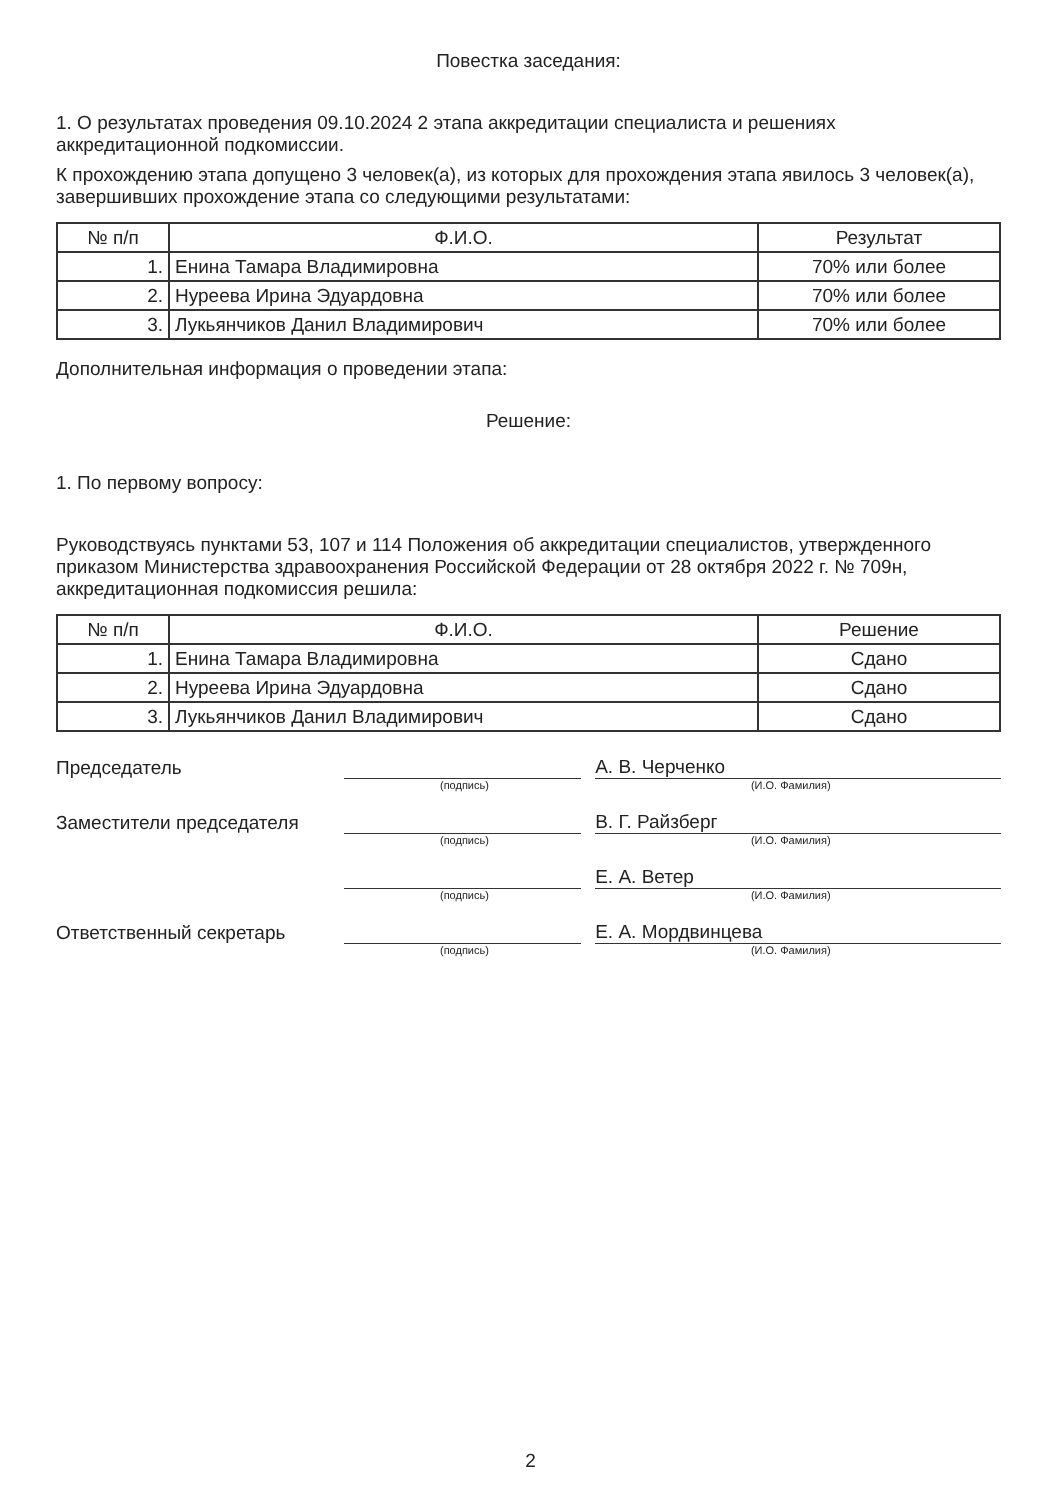Повестка заседания:
1. О результатах проведения 09.10.2024 2 этапа аккредитации специалиста и решениях аккредитационной подкомиссии.
К прохождению этапа допущено 3 человек(а), из которых для прохождения этапа явилось 3 человек(а), завершивших прохождение этапа со следующими результатами:
| № п/п | Ф.И.О. | Результат |
| --- | --- | --- |
| 1. | Енина Тамара Владимировна | 70% или более |
| 2. | Нуреева Ирина Эдуардовна | 70% или более |
| 3. | Лукьянчиков Данил Владимирович | 70% или более |
Дополнительная информация о проведении этапа:
Решение:
1. По первому вопросу:
Руководствуясь пунктами 53, 107 и 114 Положения об аккредитации специалистов, утвержденного приказом Министерства здравоохранения Российской Федерации от 28 октября 2022 г. № 709н, аккредитационная подкомиссия решила:
| № п/п | Ф.И.О. | Решение |
| --- | --- | --- |
| 1. | Енина Тамара Владимировна | Сдано |
| 2. | Нуреева Ирина Эдуардовна | Сдано |
| 3. | Лукьянчиков Данил Владимирович | Сдано |
Председатель
А. В. Черченко
(подпись) (И.О. Фамилия)
Заместители председателя
В. Г. Райзберг
(подпись) (И.О. Фамилия)
Е. А. Ветер
(подпись) (И.О. Фамилия)
Ответственный секретарь
Е. А. Мордвинцева
(подпись) (И.О. Фамилия)
2